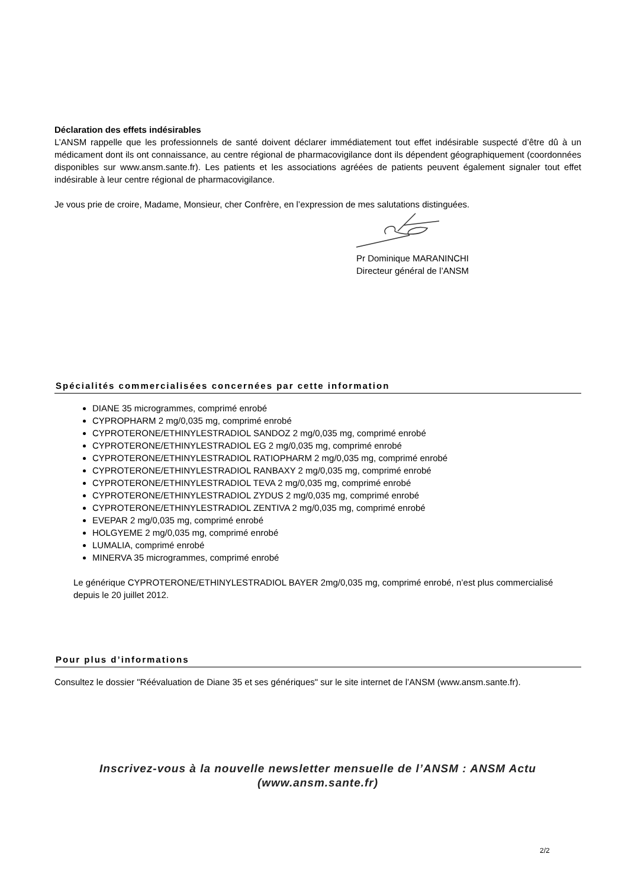Déclaration des effets indésirables
L’ANSM rappelle que les professionnels de santé doivent déclarer immédiatement tout effet indésirable suspecté d’être dû à un médicament dont ils ont connaissance, au centre régional de pharmacovigilance dont ils dépendent géographiquement (coordonnées disponibles sur www.ansm.sante.fr). Les patients et les associations agréées de patients peuvent également signaler tout effet indésirable à leur centre régional de pharmacovigilance.
Je vous prie de croire, Madame, Monsieur, cher Confrère, en l’expression de mes salutations distinguées.
Pr Dominique MARANINCHI
Directeur général de l’ANSM
Spécialités commercialisées concernées par cette information
DIANE 35 microgrammes, comprimé enrobé
CYPROPHARM 2 mg/0,035 mg, comprimé enrobé
CYPROTERONE/ETHINYLESTRADIOL SANDOZ 2 mg/0,035 mg, comprimé enrobé
CYPROTERONE/ETHINYLESTRADIOL EG 2 mg/0,035 mg, comprimé enrobé
CYPROTERONE/ETHINYLESTRADIOL RATIOPHARM 2 mg/0,035 mg, comprimé enrobé
CYPROTERONE/ETHINYLESTRADIOL RANBAXY 2 mg/0,035 mg, comprimé enrobé
CYPROTERONE/ETHINYLESTRADIOL TEVA 2 mg/0,035 mg, comprimé enrobé
CYPROTERONE/ETHINYLESTRADIOL ZYDUS 2 mg/0,035 mg, comprimé enrobé
CYPROTERONE/ETHINYLESTRADIOL ZENTIVA 2 mg/0,035 mg, comprimé enrobé
EVEPAR 2 mg/0,035 mg, comprimé enrobé
HOLGYEME 2 mg/0,035 mg, comprimé enrobé
LUMALIA, comprimé enrobé
MINERVA 35 microgrammes, comprimé enrobé
Le générique CYPROTERONE/ETHINYLESTRADIOL BAYER 2mg/0,035 mg, comprimé enrobé, n’est plus commercialisé depuis le 20 juillet 2012.
Pour plus d’informations
Consultez le dossier "Réévaluation de Diane 35 et ses génériques" sur le site internet de l’ANSM (www.ansm.sante.fr).
Inscrivez-vous à la nouvelle newsletter mensuelle de l’ANSM : ANSM Actu
(www.ansm.sante.fr)
2/2